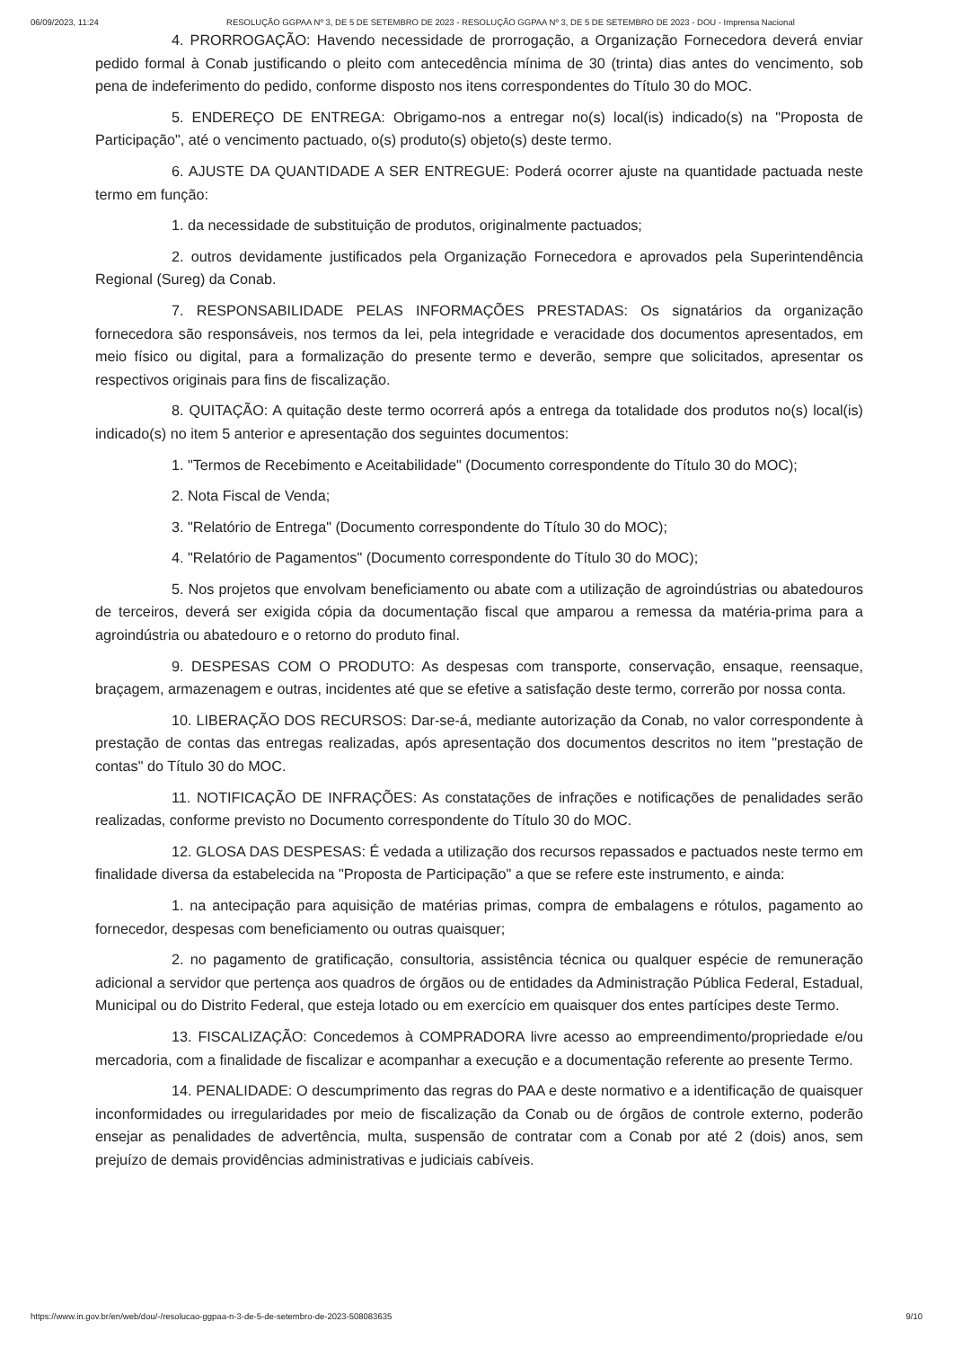06/09/2023, 11:24 RESOLUÇÃO GGPAA Nº 3, DE 5 DE SETEMBRO DE 2023 - RESOLUÇÃO GGPAA Nº 3, DE 5 DE SETEMBRO DE 2023 - DOU - Imprensa Nacional
4. PRORROGAÇÃO: Havendo necessidade de prorrogação, a Organização Fornecedora deverá enviar pedido formal à Conab justificando o pleito com antecedência mínima de 30 (trinta) dias antes do vencimento, sob pena de indeferimento do pedido, conforme disposto nos itens correspondentes do Título 30 do MOC.
5. ENDEREÇO DE ENTREGA: Obrigamo-nos a entregar no(s) local(is) indicado(s) na "Proposta de Participação", até o vencimento pactuado, o(s) produto(s) objeto(s) deste termo.
6. AJUSTE DA QUANTIDADE A SER ENTREGUE: Poderá ocorrer ajuste na quantidade pactuada neste termo em função:
1. da necessidade de substituição de produtos, originalmente pactuados;
2. outros devidamente justificados pela Organização Fornecedora e aprovados pela Superintendência Regional (Sureg) da Conab.
7. RESPONSABILIDADE PELAS INFORMAÇÕES PRESTADAS: Os signatários da organização fornecedora são responsáveis, nos termos da lei, pela integridade e veracidade dos documentos apresentados, em meio físico ou digital, para a formalização do presente termo e deverão, sempre que solicitados, apresentar os respectivos originais para fins de fiscalização.
8. QUITAÇÃO: A quitação deste termo ocorrerá após a entrega da totalidade dos produtos no(s) local(is) indicado(s) no item 5 anterior e apresentação dos seguintes documentos:
1. "Termos de Recebimento e Aceitabilidade" (Documento correspondente do Título 30 do MOC);
2. Nota Fiscal de Venda;
3. "Relatório de Entrega" (Documento correspondente do Título 30 do MOC);
4. "Relatório de Pagamentos" (Documento correspondente do Título 30 do MOC);
5. Nos projetos que envolvam beneficiamento ou abate com a utilização de agroindústrias ou abatedouros de terceiros, deverá ser exigida cópia da documentação fiscal que amparou a remessa da matéria-prima para a agroindústria ou abatedouro e o retorno do produto final.
9. DESPESAS COM O PRODUTO: As despesas com transporte, conservação, ensaque, reensaque, braçagem, armazenagem e outras, incidentes até que se efetive a satisfação deste termo, correrão por nossa conta.
10. LIBERAÇÃO DOS RECURSOS: Dar-se-á, mediante autorização da Conab, no valor correspondente à prestação de contas das entregas realizadas, após apresentação dos documentos descritos no item "prestação de contas" do Título 30 do MOC.
11. NOTIFICAÇÃO DE INFRAÇÕES: As constatações de infrações e notificações de penalidades serão realizadas, conforme previsto no Documento correspondente do Título 30 do MOC.
12. GLOSA DAS DESPESAS: É vedada a utilização dos recursos repassados e pactuados neste termo em finalidade diversa da estabelecida na "Proposta de Participação" a que se refere este instrumento, e ainda:
1. na antecipação para aquisição de matérias primas, compra de embalagens e rótulos, pagamento ao fornecedor, despesas com beneficiamento ou outras quaisquer;
2. no pagamento de gratificação, consultoria, assistência técnica ou qualquer espécie de remuneração adicional a servidor que pertença aos quadros de órgãos ou de entidades da Administração Pública Federal, Estadual, Municipal ou do Distrito Federal, que esteja lotado ou em exercício em quaisquer dos entes partícipes deste Termo.
13. FISCALIZAÇÃO: Concedemos à COMPRADORA livre acesso ao empreendimento/propriedade e/ou mercadoria, com a finalidade de fiscalizar e acompanhar a execução e a documentação referente ao presente Termo.
14. PENALIDADE: O descumprimento das regras do PAA e deste normativo e a identificação de quaisquer inconformidades ou irregularidades por meio de fiscalização da Conab ou de órgãos de controle externo, poderão ensejar as penalidades de advertência, multa, suspensão de contratar com a Conab por até 2 (dois) anos, sem prejuízo de demais providências administrativas e judiciais cabíveis.
https://www.in.gov.br/en/web/dou/-/resolucao-ggpaa-n-3-de-5-de-setembro-de-2023-508083635 9/10